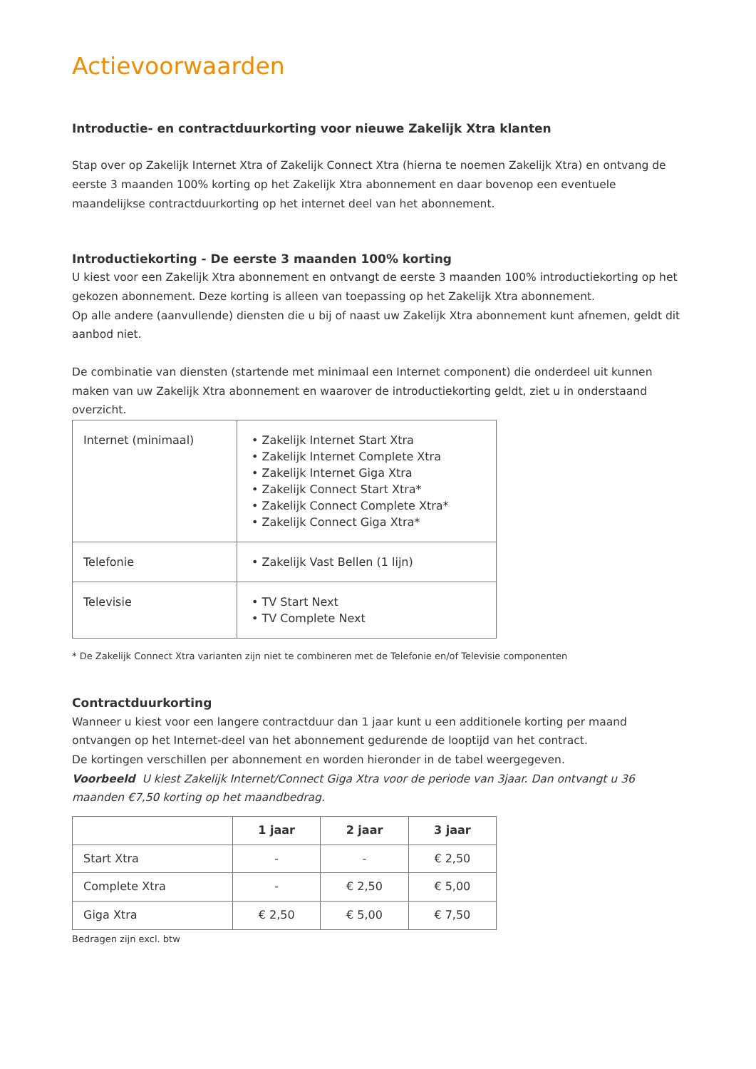Actievoorwaarden
Introductie- en contractduurkorting voor nieuwe Zakelijk Xtra klanten
Stap over op Zakelijk Internet Xtra of Zakelijk Connect Xtra (hierna te noemen Zakelijk Xtra) en ontvang de eerste 3 maanden 100% korting op het Zakelijk Xtra abonnement en daar bovenop een eventuele maandelijkse contractduurkorting op het internet deel van het abonnement.
Introductiekorting - De eerste 3 maanden 100% korting
U kiest voor een Zakelijk Xtra abonnement en ontvangt de eerste 3 maanden 100% introductiekorting op het gekozen abonnement. Deze korting is alleen van toepassing op het Zakelijk Xtra abonnement.
Op alle andere (aanvullende) diensten die u bij of naast uw Zakelijk Xtra abonnement kunt afnemen, geldt dit aanbod niet.
De combinatie van diensten (startende met minimaal een Internet component) die onderdeel uit kunnen maken van uw Zakelijk Xtra abonnement en waarover de introductiekorting geldt, ziet u in onderstaand overzicht.
| Internet (minimaal) | • Zakelijk Internet Start Xtra • Zakelijk Internet Complete Xtra • Zakelijk Internet Giga Xtra • Zakelijk Connect Start Xtra* • Zakelijk Connect Complete Xtra* • Zakelijk Connect Giga Xtra* |
| Telefonie | • Zakelijk Vast Bellen (1 lijn) |
| Televisie | • TV Start Next • TV Complete Next |
* De Zakelijk Connect Xtra varianten zijn niet te combineren met de Telefonie en/of Televisie componenten
Contractduurkorting
Wanneer u kiest voor een langere contractduur dan 1 jaar kunt u een additionele korting per maand ontvangen op het Internet-deel van het abonnement gedurende de looptijd van het contract.
De kortingen verschillen per abonnement en worden hieronder in de tabel weergegeven.
Voorbeeld U kiest Zakelijk Internet/Connect Giga Xtra voor de periode van 3jaar. Dan ontvangt u 36 maanden €7,50 korting op het maandbedrag.
| | 1 jaar | 2 jaar | 3 jaar |
| --- | --- | --- | --- |
| Start Xtra | - | - | € 2,50 |
| Complete Xtra | - | € 2,50 | € 5,00 |
| Giga Xtra | € 2,50 | € 5,00 | € 7,50 |
Bedragen zijn excl. btw